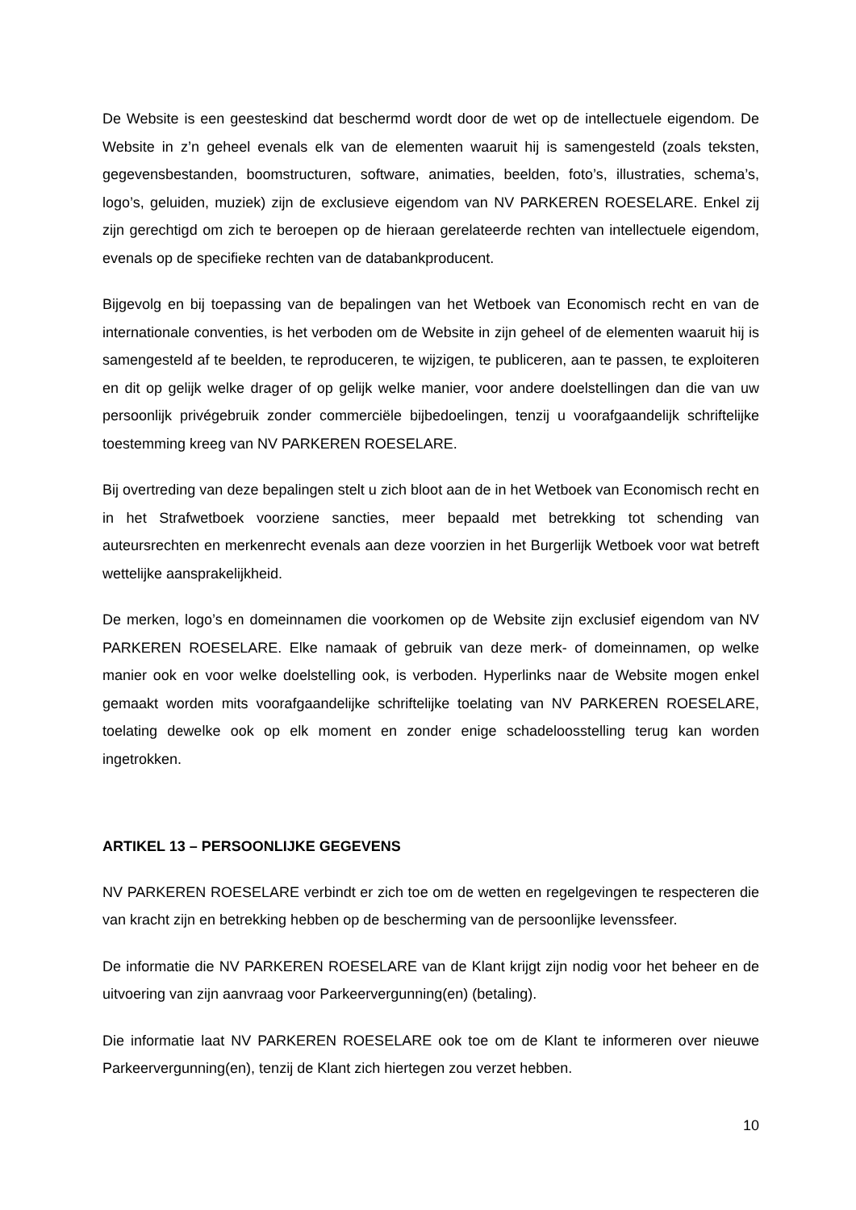De Website is een geesteskind dat beschermd wordt door de wet op de intellectuele eigendom. De Website in z’n geheel evenals elk van de elementen waaruit hij is samengesteld (zoals teksten, gegevensbestanden, boomstructuren, software, animaties, beelden, foto’s, illustraties, schema’s, logo’s, geluiden, muziek) zijn de exclusieve eigendom van NV PARKEREN ROESELARE. Enkel zij zijn gerechtigd om zich te beroepen op de hieraan gerelateerde rechten van intellectuele eigendom, evenals op de specifieke rechten van de databankproducent.
Bijgevolg en bij toepassing van de bepalingen van het Wetboek van Economisch recht en van de internationale conventies, is het verboden om de Website in zijn geheel of de elementen waaruit hij is samengesteld af te beelden, te reproduceren, te wijzigen, te publiceren, aan te passen, te exploiteren en dit op gelijk welke drager of op gelijk welke manier, voor andere doelstellingen dan die van uw persoonlijk privégebruik zonder commerciële bijbedoelingen, tenzij u voorafgaandelijk schriftelijke toestemming kreeg van NV PARKEREN ROESELARE.
Bij overtreding van deze bepalingen stelt u zich bloot aan de in het Wetboek van Economisch recht en in het Strafwetboek voorziene sancties, meer bepaald met betrekking tot schending van auteursrechten en merkenrecht evenals aan deze voorzien in het Burgerlijk Wetboek voor wat betreft wettelijke aansprakelijkheid.
De merken, logo’s en domeinnamen die voorkomen op de Website zijn exclusief eigendom van NV PARKEREN ROESELARE. Elke namaak of gebruik van deze merk- of domeinnamen, op welke manier ook en voor welke doelstelling ook, is verboden. Hyperlinks naar de Website mogen enkel gemaakt worden mits voorafgaandelijke schriftelijke toelating van NV PARKEREN ROESELARE, toelating dewelke ook op elk moment en zonder enige schadeloosstelling terug kan worden ingetrokken.
ARTIKEL 13 – PERSOONLIJKE GEGEVENS
NV PARKEREN ROESELARE verbindt er zich toe om de wetten en regelgevingen te respecteren die van kracht zijn en betrekking hebben op de bescherming van de persoonlijke levenssfeer.
De informatie die NV PARKEREN ROESELARE van de Klant krijgt zijn nodig voor het beheer en de uitvoering van zijn aanvraag voor Parkeervergunning(en) (betaling).
Die informatie laat NV PARKEREN ROESELARE ook toe om de Klant te informeren over nieuwe Parkeervergunning(en), tenzij de Klant zich hiertegen zou verzet hebben.
10